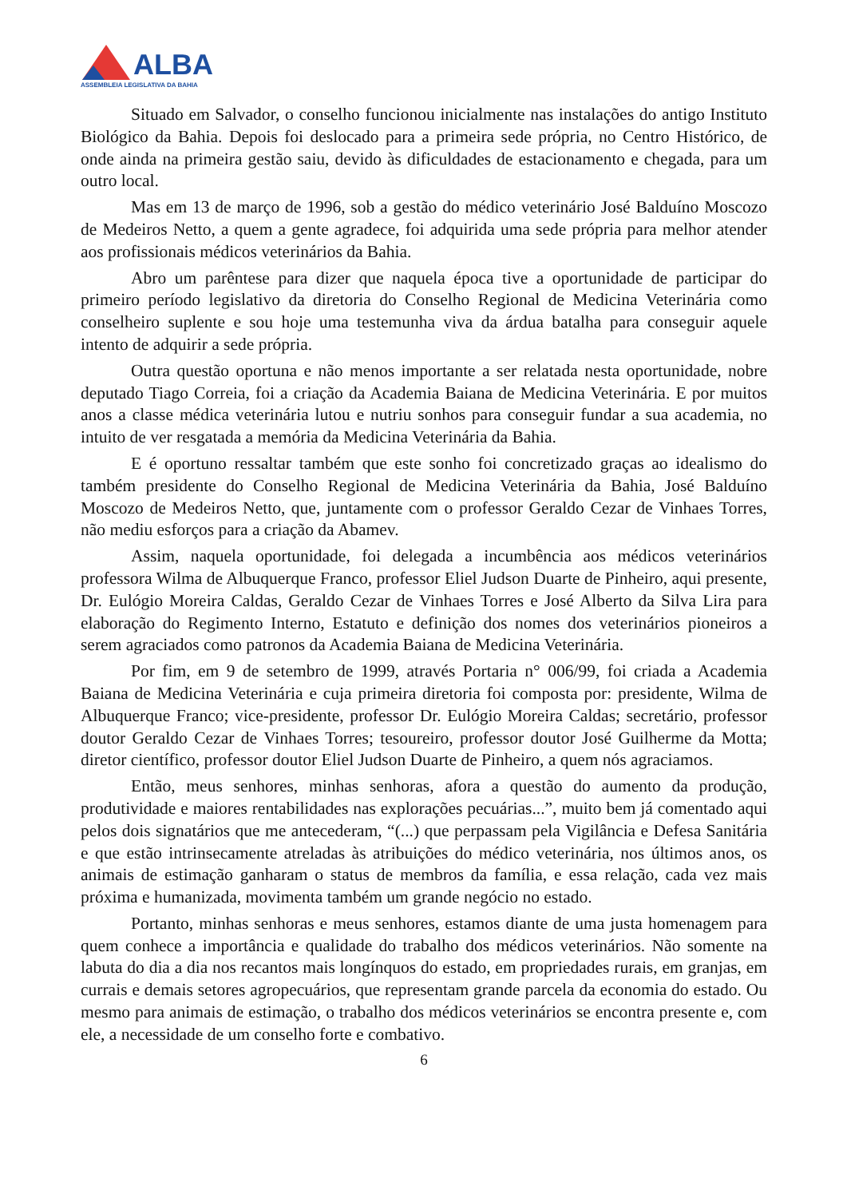ALBA
ASSEMBLEIA LEGISLATIVA DA BAHIA
Situado em Salvador, o conselho funcionou inicialmente nas instalações do antigo Instituto Biológico da Bahia. Depois foi deslocado para a primeira sede própria, no Centro Histórico, de onde ainda na primeira gestão saiu, devido às dificuldades de estacionamento e chegada, para um outro local.
Mas em 13 de março de 1996, sob a gestão do médico veterinário José Balduíno Moscozo de Medeiros Netto, a quem a gente agradece, foi adquirida uma sede própria para melhor atender aos profissionais médicos veterinários da Bahia.
Abro um parêntese para dizer que naquela época tive a oportunidade de participar do primeiro período legislativo da diretoria do Conselho Regional de Medicina Veterinária como conselheiro suplente e sou hoje uma testemunha viva da árdua batalha para conseguir aquele intento de adquirir a sede própria.
Outra questão oportuna e não menos importante a ser relatada nesta oportunidade, nobre deputado Tiago Correia, foi a criação da Academia Baiana de Medicina Veterinária. E por muitos anos a classe médica veterinária lutou e nutriu sonhos para conseguir fundar a sua academia, no intuito de ver resgatada a memória da Medicina Veterinária da Bahia.
E é oportuno ressaltar também que este sonho foi concretizado graças ao idealismo do também presidente do Conselho Regional de Medicina Veterinária da Bahia, José Balduíno Moscozo de Medeiros Netto, que, juntamente com o professor Geraldo Cezar de Vinhaes Torres, não mediu esforços para a criação da Abamev.
Assim, naquela oportunidade, foi delegada a incumbência aos médicos veterinários professora Wilma de Albuquerque Franco, professor Eliel Judson Duarte de Pinheiro, aqui presente, Dr. Eulógio Moreira Caldas, Geraldo Cezar de Vinhaes Torres e José Alberto da Silva Lira para elaboração do Regimento Interno, Estatuto e definição dos nomes dos veterinários pioneiros a serem agraciados como patronos da Academia Baiana de Medicina Veterinária.
Por fim, em 9 de setembro de 1999, através Portaria n° 006/99, foi criada a Academia Baiana de Medicina Veterinária e cuja primeira diretoria foi composta por: presidente, Wilma de Albuquerque Franco; vice-presidente, professor Dr. Eulógio Moreira Caldas; secretário, professor doutor Geraldo Cezar de Vinhaes Torres; tesoureiro, professor doutor José Guilherme da Motta; diretor científico, professor doutor Eliel Judson Duarte de Pinheiro, a quem nós agraciamos.
Então, meus senhores, minhas senhoras, afora a questão do aumento da produção, produtividade e maiores rentabilidades nas explorações pecuárias...”, muito bem já comentado aqui pelos dois signatários que me antecederam, “(...) que perpassam pela Vigilância e Defesa Sanitária e que estão intrinsecamente atreladas às atribuições do médico veterinária, nos últimos anos, os animais de estimação ganharam o status de membros da família, e essa relação, cada vez mais próxima e humanizada, movimenta também um grande negócio no estado.
Portanto, minhas senhoras e meus senhores, estamos diante de uma justa homenagem para quem conhece a importância e qualidade do trabalho dos médicos veterinários. Não somente na labuta do dia a dia nos recantos mais longínquos do estado, em propriedades rurais, em granjas, em currais e demais setores agropecuários, que representam grande parcela da economia do estado. Ou mesmo para animais de estimação, o trabalho dos médicos veterinários se encontra presente e, com ele, a necessidade de um conselho forte e combativo.
6